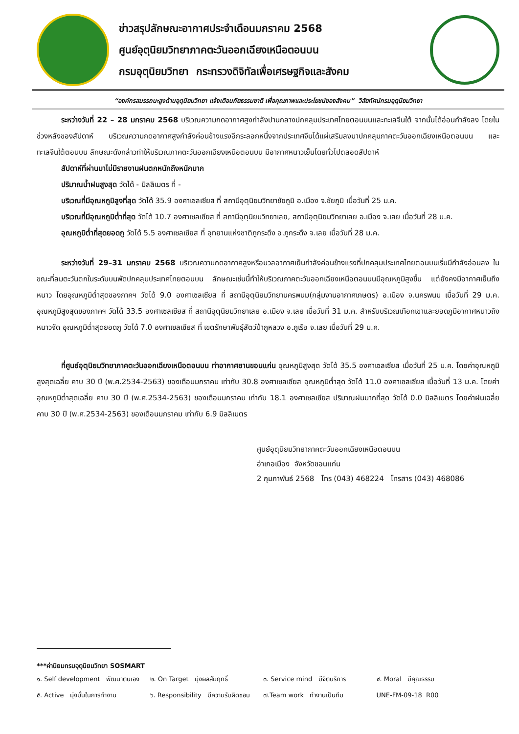ข่าวสรุปลักษณะอากาศประจำเดือนมกราคม 2568
ศูนย์อุตุนิยมวิทยาภาคตะวันออกเฉียงเหนือตอนบน
กรมอุตุนิยมวิทยา กระทรวงดิจิทัลเพื่อเศรษฐกิจและสังคม
“องค์กรสมรรถนะสูงด้านอุตุนิยมวิทยา แจ้งเตือนภัยธรรมชาติ เพื่อคุณภาพและประโยชน์ของสังคม” วิสัยทัศน์กรมอุตุนิยมวิทยา
ระหว่างวันที่ 22 – 28 มกราคม 2568 บริเวณความกดอากาศสูงกำลังปานกลางปกคลุมประเทศไทยตอนบนและทะเลจีนใต้ จากนั้นได้อ่อนกำลังลง โดยในช่วงหลังของสัปดาห์ บริเวณความกดอากาศสูงกำลังค่อนข้างแรงอีกระลอกหนึ่งจากประเทศจีนได้แผ่เสริมลงมาปกคลุมภาคตะวันออกเฉียงเหนือตอนบน และทะเลจีนใต้ตอนบน ลักษณะดังกล่าวทำให้บริเวณภาคตะวันออกเฉียงเหนือตอนบน มีอากาศหนาวเย็นโดยทั่วไปตลอดสัปดาห์
สัปดาห์ที่ผ่านมาไม่มีรายงานฝนตกหนักถึงหนักมาก
ปริมาณน้ำฝนสูงสุด วัดได้ - มิลลิเมตร ที่ -
บริเวณที่มีอุณหภูมิสูงที่สุด วัดได้ 35.9 องศาเซลเซียส ที่ สถานีอุตุนิยมวิทยาชัยภูมิ อ.เมือง จ.ชัยภูมิ เมื่อวันที่ 25 ม.ค.
บริเวณที่มีอุณหภูมิต่ำที่สุด วัดได้ 10.7 องศาเซลเซียส ที่ สถานีอุตุนิยมวิทยาเลย, สถานีอุตุนิยมวิทยาเลย อ.เมือง จ.เลย เมื่อวันที่ 28 ม.ค.
อุณหภูมิต่ำที่สุดยอดภู วัดได้ 5.5 องศาเซลเซียส ที่ อุทยานแห่งชาติภูกระดึง อ.ภูกระดึง จ.เลย เมื่อวันที่ 28 ม.ค.
ระหว่างวันที่ 29–31 มกราคม 2568 บริเวณความกดอากาศสูงหรือมวลอากาศเย็นกำลังค่อนข้างแรงที่ปกคลุมประเทศไทยตอนบนเริ่มมีกำลังอ่อนลง ในขณะที่ลมตะวันตกในระดับบนพัดปกคลุมประเทศไทยตอนบน ลักษณะเช่นนี้ทำให้บริเวณภาคตะวันออกเฉียงเหนือตอนบนมีอุณหภูมิสูงขึ้น แต่ยังคงมีอากาศเย็นถึงหนาว โดยอุณหภูมิต่ำสุดของภาคฯ วัดได้ 9.0 องศาเซลเซียส ที่ สถานีอุตุนิยมวิทยานครพนม(กลุ่มงานอากาศเกษตร) อ.เมือง จ.นครพนม เมื่อวันที่ 29 ม.ค. อุณหภูมิสูงสุดของภาคฯ วัดได้ 33.5 องศาเซลเซียส ที่ สถานีอุตุนิยมวิทยาเลย อ.เมือง จ.เลย เมื่อวันที่ 31 ม.ค. สำหรับบริเวณเทือกเขาและยอดภูมีอากาศหนาวถึงหนาวจัด อุณหภูมิต่ำสุดยอดภู วัดได้ 7.0 องศาเซลเซียส ที่ เขตรักษาพันธุ์สัตว์ป่าภูหลวง อ.ภูเรือ จ.เลย เมื่อวันที่ 29 ม.ค.
ที่ศูนย์อุตุนิยมวิทยาภาคตะวันออกเฉียงเหนือตอนบน ท่าอากาศยานขอนแก่น อุณหภูมิสูงสุด วัดได้ 35.5 องศาเซลเซียส เมื่อวันที่ 25 ม.ค. โดยค่าอุณหภูมิสูงสุดเฉลี่ย คาบ 30 ปี (พ.ศ.2534-2563) ของเดือนมกราคม เท่ากับ 30.8 องศาเซลเซียส อุณหภูมิต่ำสุด วัดได้ 11.0 องศาเซลเซียส เมื่อวันที่ 13 ม.ค. โดยค่าอุณหภูมิต่ำสุดเฉลี่ย คาบ 30 ปี (พ.ศ.2534-2563) ของเดือนมกราคม เท่ากับ 18.1 องศาเซลเซียส ปริมาณฝนมากที่สุด วัดได้ 0.0 มิลลิเมตร โดยค่าฝนเฉลี่ย คาบ 30 ปี (พ.ศ.2534-2563) ของเดือนมกราคม เท่ากับ 6.9 มิลลิเมตร
ศูนย์อุตุนิยมวิทยาภาคตะวันออกเฉียงเหนือตอนบน
อำเภอเมือง จังหวัดขอนแก่น
2 กุมภาพันธ์ 2568 โทร (043) 468224 โทรสาร (043) 468086
***ค่านิยมกรมอุตุนิยมวิทยา SOSMART
๑. Self development พัฒนาตนเอง ๒. On Target มุ่งผลสัมฤทธิ์ ๓. Service mind มีจิตบริการ ๔. Moral มีคุณธรรม
๕. Active มุ่งมั่นในการทำงาน ๖. Responsibility มีความรับผิดชอบ ๗.Team work ทำงานเป็นทีม UNE-FM-09-18 R00